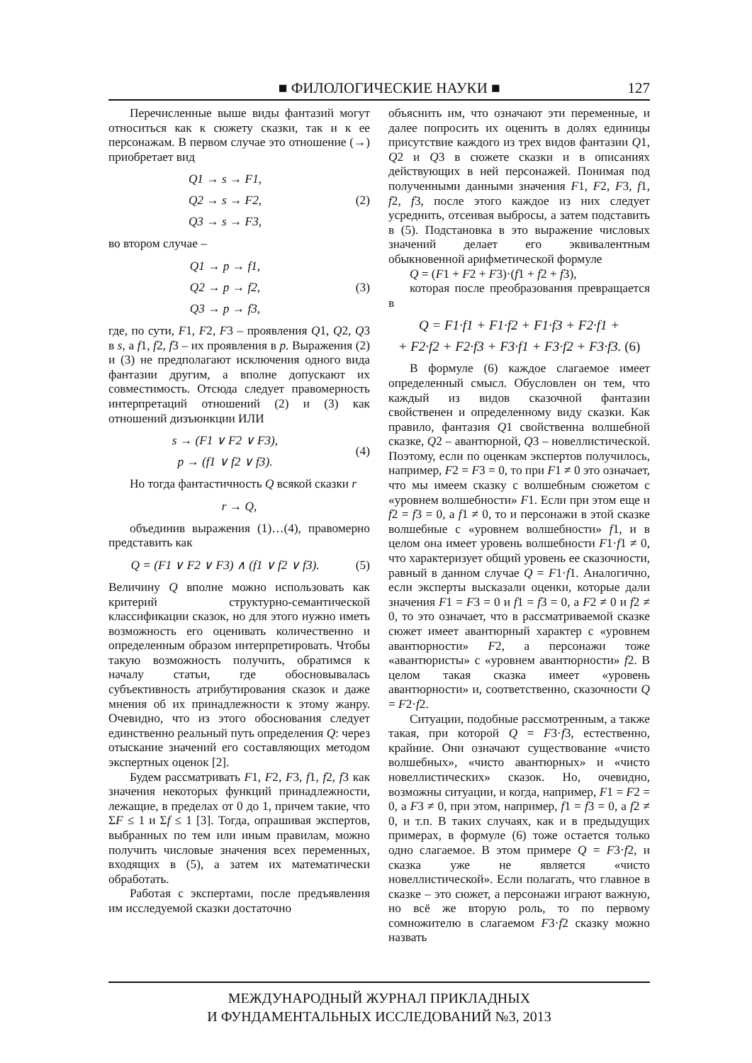■ ФИЛОЛОГИЧЕСКИЕ НАУКИ ■ 127
Перечисленные выше виды фантазий могут относиться как к сюжету сказки, так и к ее персонажам. В первом случае это отношение (→) приобретает вид
Q1 → s → F1,
Q2 → s → F2,
Q3 → s → F3,
(2)
во втором случае –
Q1 → p → f1,
Q2 → p → f2,
Q3 → p → f3,
(3)
где, по сути, F1, F2, F3 – проявления Q1, Q2, Q3 в s, а f1, f2, f3 – их проявления в p. Выражения (2) и (3) не предполагают исключения одного вида фантазии другим, а вполне допускают их совместимость. Отсюда следует правомерность интерпретаций отношений (2) и (3) как отношений дизъюнкции ИЛИ
s → (F1 ∨ F2 ∨ F3),
p → (f1 ∨ f2 ∨ f3).
(4)
Но тогда фантастичность Q всякой сказки r
r → Q,
объединив выражения (1)…(4), правомерно представить как
Q = (F1 ∨ F2 ∨ F3) ∧ (f1 ∨ f2 ∨ f3).
(5)
Величину Q вполне можно использовать как критерий структурно-семантической классификации сказок, но для этого нужно иметь возможность его оценивать количественно и определенным образом интерпретировать. Чтобы такую возможность получить, обратимся к началу статьи, где обосновывалась субъективность атрибутирования сказок и даже мнения об их принадлежности к этому жанру. Очевидно, что из этого обоснования следует единственно реальный путь определения Q: через отыскание значений его составляющих методом экспертных оценок [2].
Будем рассматривать F1, F2, F3, f1, f2, f3 как значения некоторых функций принадлежности, лежащие, в пределах от 0 до 1, причем такие, что ΣF ≤ 1 и Σf ≤ 1 [3]. Тогда, опрашивая экспертов, выбранных по тем или иным правилам, можно получить числовые значения всех переменных, входящих в (5), а затем их математически обработать.
Работая с экспертами, после предъявления им исследуемой сказки достаточно
объяснить им, что означают эти переменные, и далее попросить их оценить в долях единицы присутствие каждого из трех видов фантазии Q1, Q2 и Q3 в сюжете сказки и в описаниях действующих в ней персонажей. Понимая под полученными данными значения F1, F2, F3, f1, f2, f3, после этого каждое из них следует усреднить, отсеивая выбросы, а затем подставить в (5). Подстановка в это выражение числовых значений делает его эквивалентным обыкновенной арифметической формуле
Q = (F1 + F2 + F3)·(f1 + f2 + f3),
которая после преобразования превращается в
Q = F1·f1 + F1·f2 + F1·f3 + F2·f1 +
+ F2·f2 + F2·f3 + F3·f1 + F3·f2 + F3·f3. (6)
В формуле (6) каждое слагаемое имеет определенный смысл. Обусловлен он тем, что каждый из видов сказочной фантазии свойственен и определенному виду сказки. Как правило, фантазия Q1 свойственна волшебной сказке, Q2 – авантюрной, Q3 – новеллистической. Поэтому, если по оценкам экспертов получилось, например, F2 = F3 = 0, то при F1 ≠ 0 это означает, что мы имеем сказку с волшебным сюжетом с «уровнем волшебности» F1. Если при этом еще и f2 = f3 = 0, а f1 ≠ 0, то и персонажи в этой сказке волшебные с «уровнем волшебности» f1, и в целом она имеет уровень волшебности F1·f1 ≠ 0, что характеризует общий уровень ее сказочности, равный в данном случае Q = F1·f1. Аналогично, если эксперты высказали оценки, которые дали значения F1 = F3 = 0 и f1 = f3 = 0, а F2 ≠ 0 и f2 ≠ 0, то это означает, что в рассматриваемой сказке сюжет имеет авантюрный характер с «уровнем авантюрности» F2, а персонажи тоже «авантюристы» с «уровнем авантюрности» f2. В целом такая сказка имеет «уровень авантюрности» и, соответственно, сказочности Q = F2·f2.
Ситуации, подобные рассмотренным, а также такая, при которой Q = F3·f3, естественно, крайние. Они означают существование «чисто волшебных», «чисто авантюрных» и «чисто новеллистических» сказок. Но, очевидно, возможны ситуации, и когда, например, F1 = F2 = 0, а F3 ≠ 0, при этом, например, f1 = f3 = 0, а f2 ≠ 0, и т.п. В таких случаях, как и в предыдущих примерах, в формуле (6) тоже остается только одно слагаемое. В этом примере Q = F3·f2, и сказка уже не является «чисто новеллистической». Если полагать, что главное в сказке – это сюжет, а персонажи играют важную, но всё же вторую роль, то по первому сомножителю в слагаемом F3·f2 сказку можно назвать
МЕЖДУНАРОДНЫЙ ЖУРНАЛ ПРИКЛАДНЫХ
И ФУНДАМЕНТАЛЬНЫХ ИССЛЕДОВАНИЙ №3, 2013